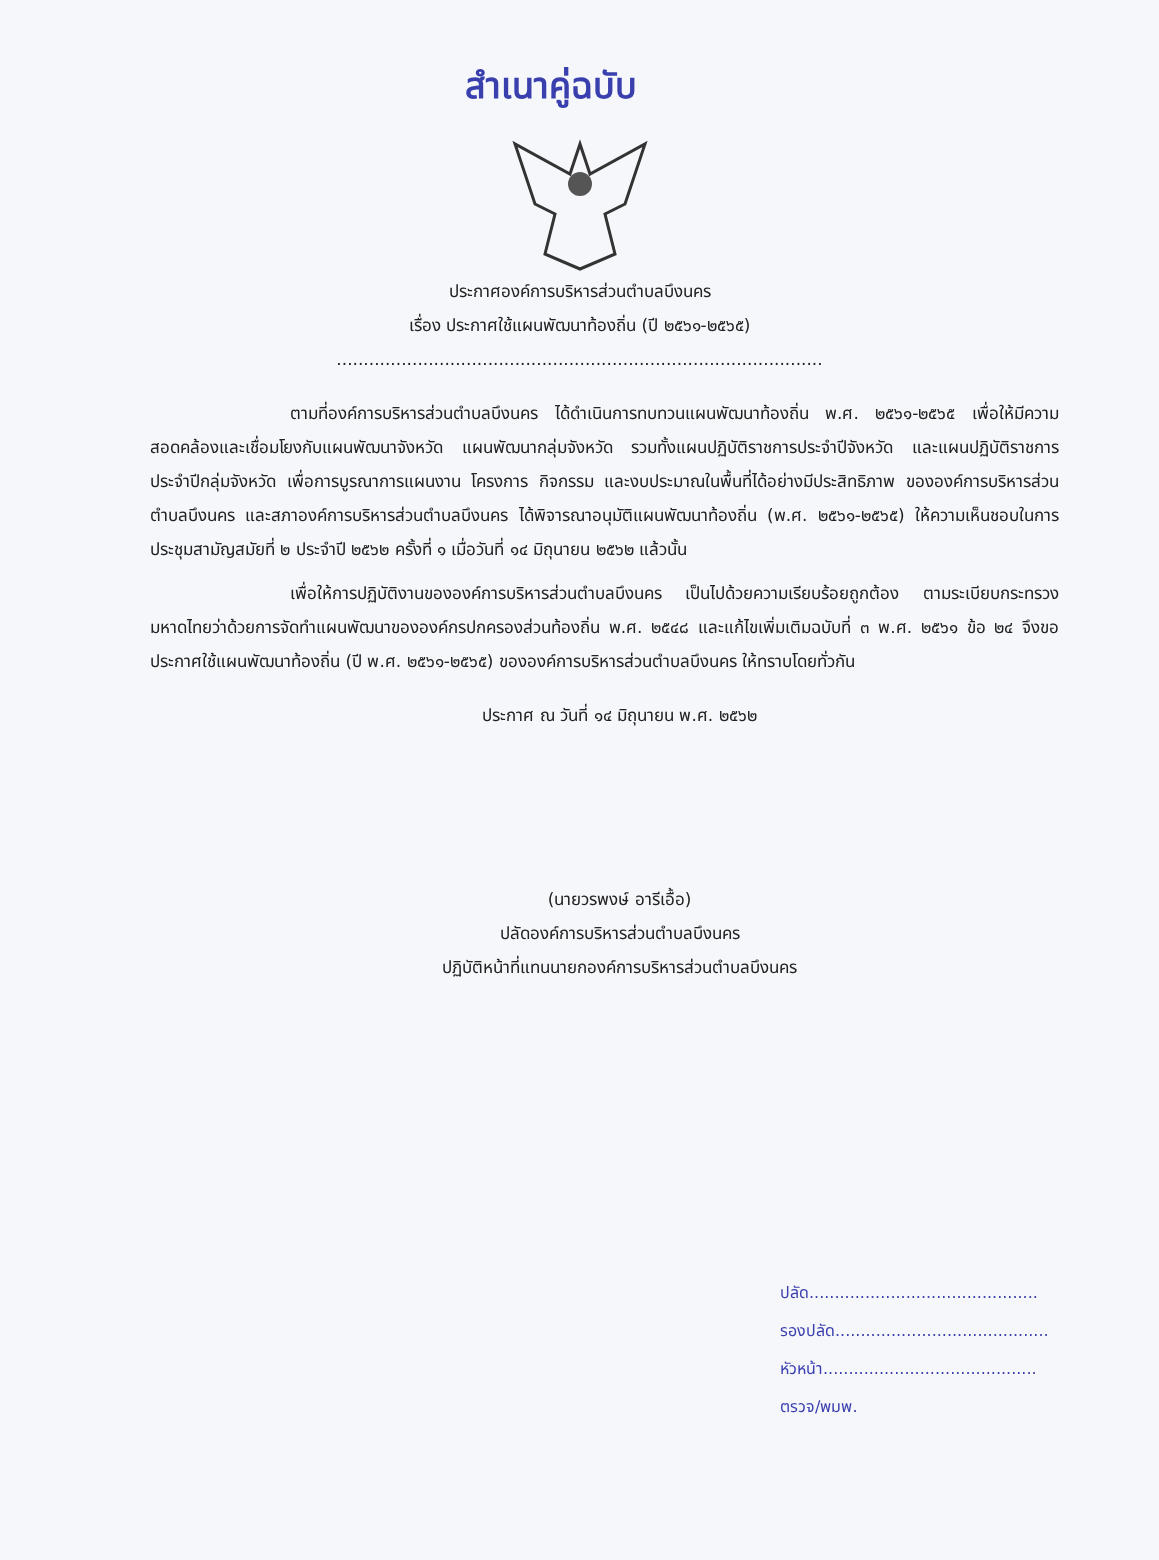สำเนาคู่ฉบับ
ประกาศองค์การบริหารส่วนตำบลบึงนคร
เรื่อง ประกาศใช้แผนพัฒนาท้องถิ่น (ปี ๒๕๖๑-๒๕๖๕)
..........................................................................................
ตามที่องค์การบริหารส่วนตำบลบึงนคร ได้ดำเนินการทบทวนแผนพัฒนาท้องถิ่น พ.ศ. ๒๕๖๑-๒๕๖๕ เพื่อให้มีความสอดคล้องและเชื่อมโยงกับแผนพัฒนาจังหวัด แผนพัฒนากลุ่มจังหวัด รวมทั้งแผนปฏิบัติราชการประจำปีจังหวัด และแผนปฏิบัติราชการประจำปีกลุ่มจังหวัด เพื่อการบูรณาการแผนงาน โครงการ กิจกรรม และงบประมาณในพื้นที่ได้อย่างมีประสิทธิภาพ ขององค์การบริหารส่วนตำบลบึงนคร และสภาองค์การบริหารส่วนตำบลบึงนคร ได้พิจารณาอนุมัติแผนพัฒนาท้องถิ่น (พ.ศ. ๒๕๖๑-๒๕๖๕) ให้ความเห็นชอบในการประชุมสามัญสมัยที่ ๒ ประจำปี ๒๕๖๒ ครั้งที่ ๑ เมื่อวันที่ ๑๔ มิถุนายน ๒๕๖๒ แล้วนั้น
เพื่อให้การปฏิบัติงานขององค์การบริหารส่วนตำบลบึงนคร เป็นไปด้วยความเรียบร้อยถูกต้อง ตามระเบียบกระทรวงมหาดไทยว่าด้วยการจัดทำแผนพัฒนาขององค์กรปกครองส่วนท้องถิ่น พ.ศ. ๒๕๔๘ และแก้ไขเพิ่มเติมฉบับที่ ๓ พ.ศ. ๒๕๖๑ ข้อ ๒๔ จึงขอประกาศใช้แผนพัฒนาท้องถิ่น (ปี พ.ศ. ๒๕๖๑-๒๕๖๕) ขององค์การบริหารส่วนตำบลบึงนคร ให้ทราบโดยทั่วกัน
ประกาศ ณ วันที่ ๑๔ มิถุนายน พ.ศ. ๒๕๖๒
(นายวรพงษ์ อารีเอื้อ)
ปลัดองค์การบริหารส่วนตำบลบึงนคร
ปฏิบัติหน้าที่แทนนายกองค์การบริหารส่วนตำบลบึงนคร
ปลัด.............................................
รองปลัด..........................................
หัวหน้า..........................................
ตรวจ/พมพ.